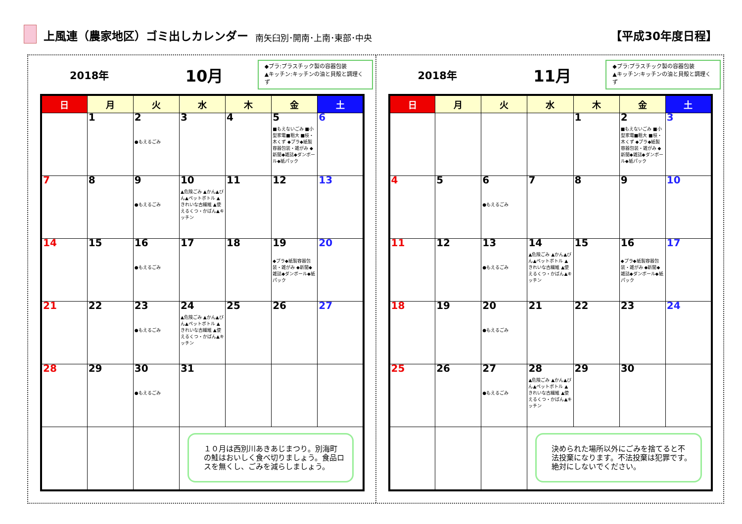上風連（農家地区）ゴミ出しカレンダー 南矢臼別･開南･上南･東部･中央 【平成30年度日程】
2018年 10月
◆プラ:プラスチック製の容器包装
▲キッチン:キッチンの油と貝殻と調理くず
| 日 | 月 | 火 | 水 | 木 | 金 | 土 |
| --- | --- | --- | --- | --- | --- | --- |
| | 1 | 2 ●もえるごみ | 3 | 4 | 5 ■もえないごみ ■小型家電■粗大 ■枝・木くず ◆プラ◆紙製容器包装・雑がみ ◆新聞◆雑誌◆ダンボール◆紙パック | 6 |
| 7 | 8 | 9 ●もえるごみ | 10 ▲危険ごみ ▲かん▲びん▲ペットボトル ▲きれいな古繊維 ▲使えるくつ・かばん▲キッチン | 11 | 12 | 13 |
| 14 | 15 | 16 ●もえるごみ | 17 | 18 | 19 ◆プラ◆紙製容器包装・雑がみ ◆新聞◆雑誌◆ダンボール◆紙パック | 20 |
| 21 | 22 | 23 ●もえるごみ | 24 ▲危険ごみ ▲かん▲びん▲ペットボトル ▲きれいな古繊維 ▲使えるくつ・かばん▲キッチン | 25 | 26 | 27 |
| 28 | 29 | 30 ●もえるごみ | 31 | | | |
| | | | １０月は西別川あきあじまつり。別海町の鮭はおいしく食べ切りましょう。食品ロスを無くし、ごみを減らしましょう。 | | | |
2018年 11月
◆プラ:プラスチック製の容器包装
▲キッチン:キッチンの油と貝殻と調理くず
| 日 | 月 | 火 | 水 | 木 | 金 | 土 |
| --- | --- | --- | --- | --- | --- | --- |
| | | | | 1 | 2 ■もえないごみ ■小型家電■粗大 ■枝・木くず ◆プラ◆紙製容器包装・雑がみ ◆新聞◆雑誌◆ダンボール◆紙パック | 3 |
| 4 | 5 | 6 ●もえるごみ | 7 | 8 | 9 | 10 |
| 11 | 12 | 13 ●もえるごみ | 14 ▲危険ごみ ▲かん▲びん▲ペットボトル ▲きれいな古繊維 ▲使えるくつ・かばん▲キッチン | 15 | 16 ◆プラ◆紙製容器包装・雑がみ ◆新聞◆雑誌◆ダンボール◆紙パック | 17 |
| 18 | 19 | 20 ●もえるごみ | 21 | 22 | 23 | 24 |
| 25 | 26 | 27 ●もえるごみ | 28 ▲危険ごみ ▲かん▲びん▲ペットボトル ▲きれいな古繊維 ▲使えるくつ・かばん▲キッチン | 29 | 30 | |
| | | | 決められた場所以外にごみを捨てると不法投棄になります。不法投棄は犯罪です。絶対にしないでください。 | | | |